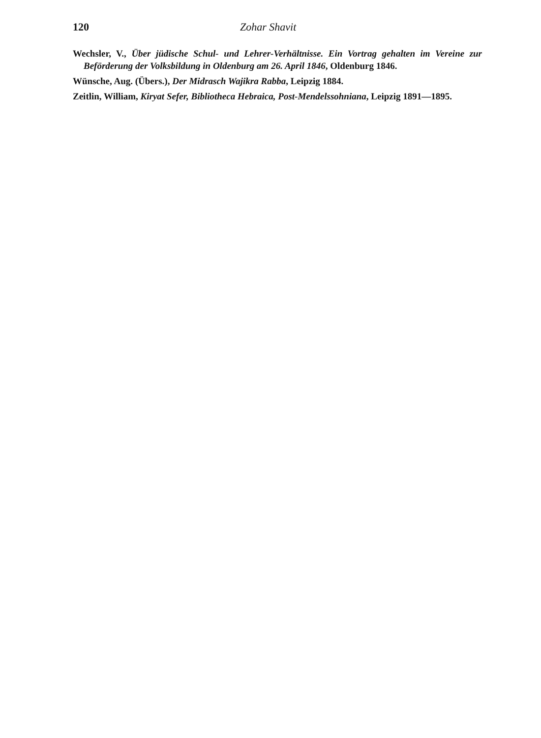120 Zohar Shavit
Wechsler, V., Über jüdische Schul- und Lehrer-Verhältnisse. Ein Vortrag gehalten im Vereine zur Beförderung der Volksbildung in Oldenburg am 26. April 1846, Oldenburg 1846.
Wünsche, Aug. (Übers.), Der Midrasch Wajikra Rabba, Leipzig 1884.
Zeitlin, William, Kiryat Sefer, Bibliotheca Hebraica, Post-Mendelssohniana, Leipzig 1891—1895.